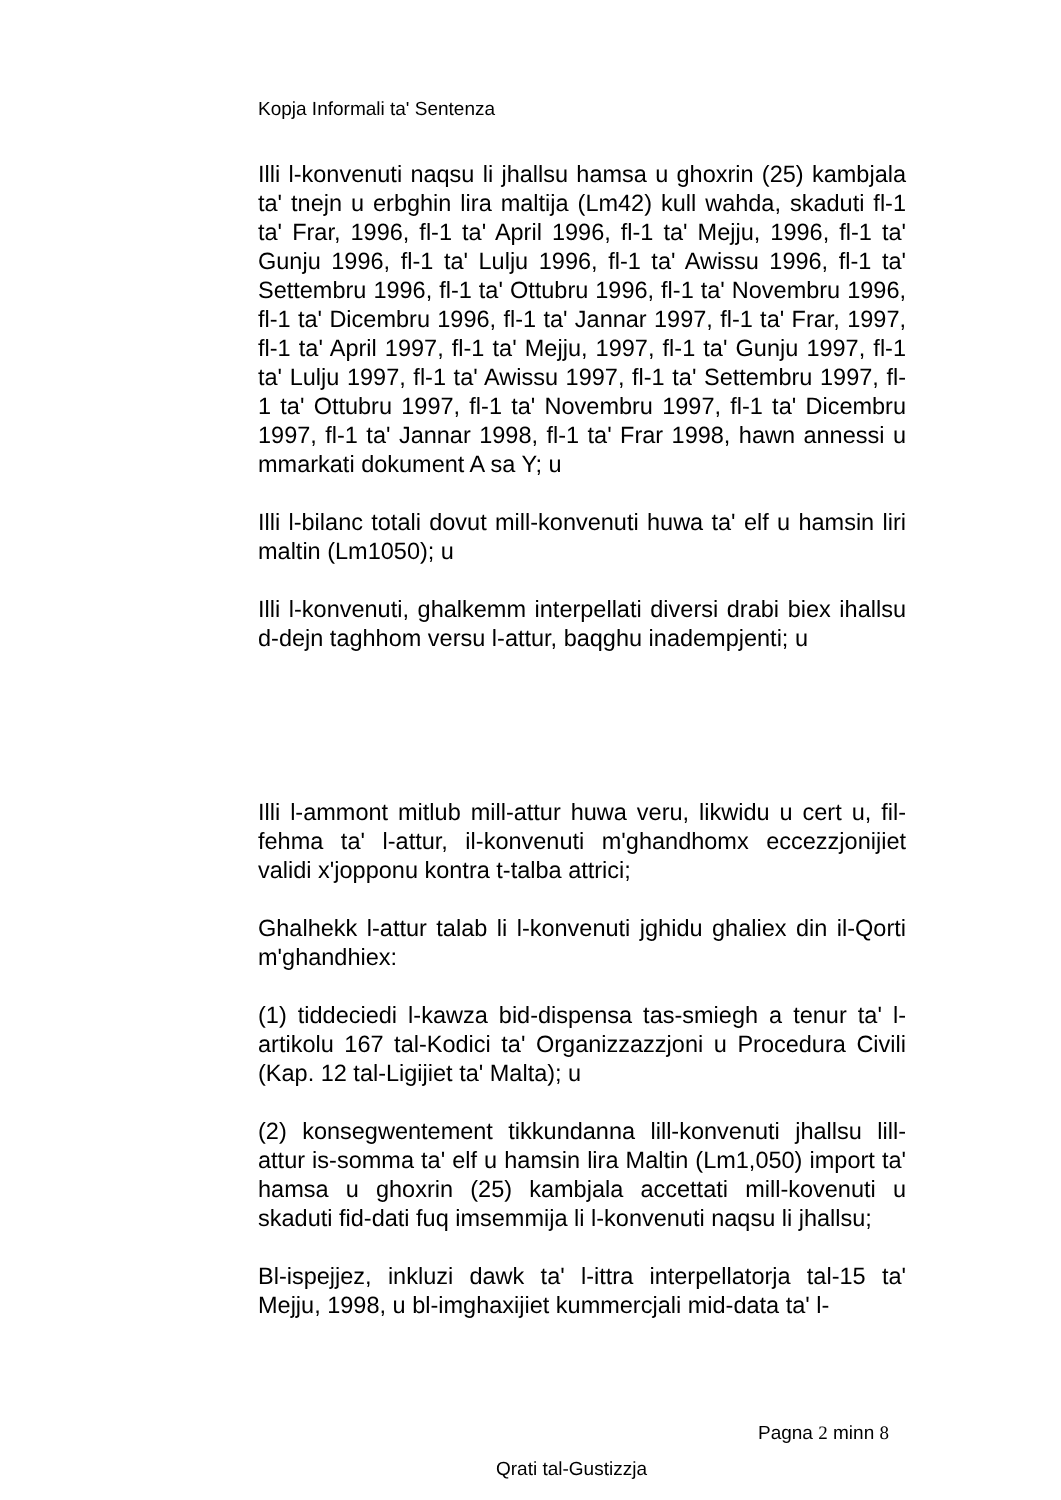Kopja Informali ta' Sentenza
Illi l-konvenuti naqsu li jhallsu hamsa u ghoxrin (25) kambjala ta' tnejn u erbghin lira maltija (Lm42) kull wahda, skaduti fl-1 ta' Frar, 1996, fl-1 ta' April 1996, fl-1 ta' Mejju, 1996, fl-1 ta' Gunju 1996, fl-1 ta' Lulju 1996, fl-1 ta' Awissu 1996, fl-1 ta' Settembru 1996, fl-1 ta' Ottubru 1996, fl-1 ta' Novembru 1996, fl-1 ta' Dicembru 1996, fl-1 ta' Jannar 1997, fl-1 ta' Frar, 1997, fl-1 ta' April 1997, fl-1 ta' Mejju, 1997, fl-1 ta' Gunju 1997, fl-1 ta' Lulju 1997, fl-1 ta' Awissu 1997, fl-1 ta' Settembru 1997, fl-1 ta' Ottubru 1997, fl-1 ta' Novembru 1997, fl-1 ta' Dicembru 1997, fl-1 ta' Jannar 1998, fl-1 ta' Frar 1998, hawn annessi u mmarkati dokument A sa Y; u
Illi l-bilanc totali dovut mill-konvenuti huwa ta' elf u hamsin liri maltin (Lm1050); u
Illi l-konvenuti, ghalkemm interpellati diversi drabi biex ihallsu d-dejn taghhom versu l-attur, baqghu inadempjenti; u
Illi l-ammont mitlub mill-attur huwa veru, likwidu u cert u, fil-fehma ta' l-attur, il-konvenuti m'ghandhomx eccezzjonijiet validi x'jopponu kontra t-talba attrici;
Ghalhekk l-attur talab li l-konvenuti jghidu ghaliex din il-Qorti m'ghandhiex:
(1) tiddeciedi l-kawza bid-dispensa tas-smiegh a tenur ta' l-artikolu 167 tal-Kodici ta' Organizzazzjoni u Procedura Civili (Kap. 12 tal-Ligijiet ta' Malta); u
(2) konsegwentement tikkundanna lill-konvenuti jhallsu lill-attur is-somma ta' elf u hamsin lira Maltin (Lm1,050) import ta' hamsa u ghoxrin (25) kambjala accettati mill-kovenuti u skaduti fid-dati fuq imsemmija li l-konvenuti naqsu li jhallsu;
Bl-ispejjez, inkluzi dawk ta' l-ittra interpellatorja tal-15 ta' Mejju, 1998, u bl-imghaxijiet kummercjali mid-data ta' l-
Pagna 2 minn 8
Qrati tal-Gustizzja